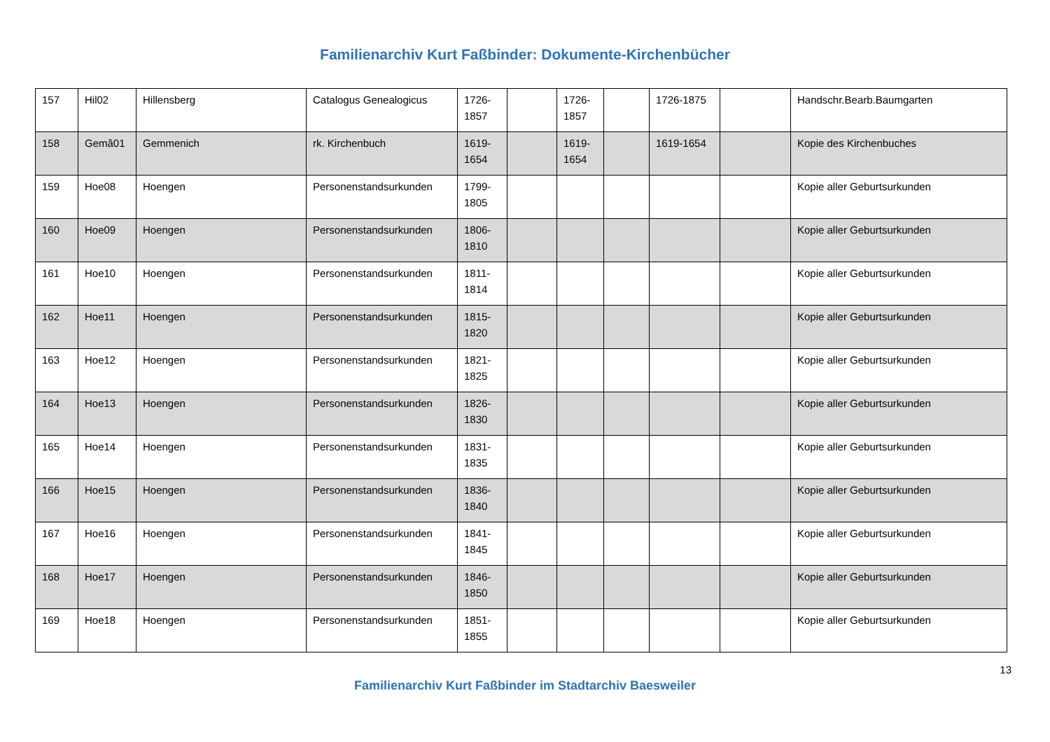Familienarchiv Kurt Faßbinder: Dokumente-Kirchenbücher
| 157 | Hil02 | Hillensberg | Catalogus Genealogicus | 1726-1857 | | 1726-1857 | | 1726-1875 | | Handschr.Bearb.Baumgarten |
| 158 | Gemâ01 | Gemmenich | rk. Kirchenbuch | 1619-1654 | | 1619-1654 | | 1619-1654 | | Kopie des Kirchenbuches |
| 159 | Hoe08 | Hoengen | Personenstandsurkunden | 1799-1805 | | | | | | Kopie aller Geburtsurkunden |
| 160 | Hoe09 | Hoengen | Personenstandsurkunden | 1806-1810 | | | | | | Kopie aller Geburtsurkunden |
| 161 | Hoe10 | Hoengen | Personenstandsurkunden | 1811-1814 | | | | | | Kopie aller Geburtsurkunden |
| 162 | Hoe11 | Hoengen | Personenstandsurkunden | 1815-1820 | | | | | | Kopie aller Geburtsurkunden |
| 163 | Hoe12 | Hoengen | Personenstandsurkunden | 1821-1825 | | | | | | Kopie aller Geburtsurkunden |
| 164 | Hoe13 | Hoengen | Personenstandsurkunden | 1826-1830 | | | | | | Kopie aller Geburtsurkunden |
| 165 | Hoe14 | Hoengen | Personenstandsurkunden | 1831-1835 | | | | | | Kopie aller Geburtsurkunden |
| 166 | Hoe15 | Hoengen | Personenstandsurkunden | 1836-1840 | | | | | | Kopie aller Geburtsurkunden |
| 167 | Hoe16 | Hoengen | Personenstandsurkunden | 1841-1845 | | | | | | Kopie aller Geburtsurkunden |
| 168 | Hoe17 | Hoengen | Personenstandsurkunden | 1846-1850 | | | | | | Kopie aller Geburtsurkunden |
| 169 | Hoe18 | Hoengen | Personenstandsurkunden | 1851-1855 | | | | | | Kopie aller Geburtsurkunden |
13
Familienarchiv Kurt Faßbinder im Stadtarchiv Baesweiler